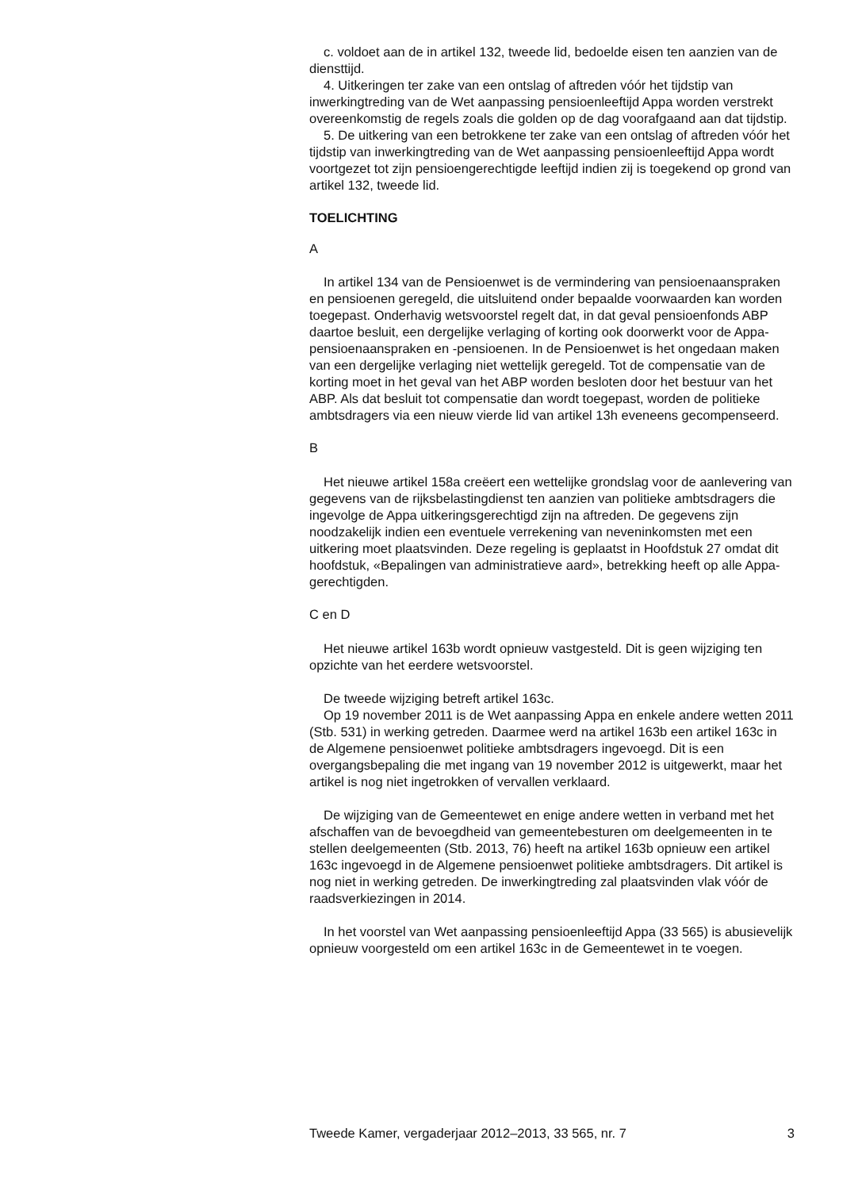c. voldoet aan de in artikel 132, tweede lid, bedoelde eisen ten aanzien van de diensttijd.
4. Uitkeringen ter zake van een ontslag of aftreden vóór het tijdstip van inwerkingtreding van de Wet aanpassing pensioenleeftijd Appa worden verstrekt overeenkomstig de regels zoals die golden op de dag voorafgaand aan dat tijdstip.
5. De uitkering van een betrokkene ter zake van een ontslag of aftreden vóór het tijdstip van inwerkingtreding van de Wet aanpassing pensioenleeftijd Appa wordt voortgezet tot zijn pensioengerechtigde leeftijd indien zij is toegekend op grond van artikel 132, tweede lid.
TOELICHTING
A
In artikel 134 van de Pensioenwet is de vermindering van pensioenaanspraken en pensioenen geregeld, die uitsluitend onder bepaalde voorwaarden kan worden toegepast. Onderhavig wetsvoorstel regelt dat, in dat geval pensioenfonds ABP daartoe besluit, een dergelijke verlaging of korting ook doorwerkt voor de Appa-pensioenaanspraken en -pensioenen. In de Pensioenwet is het ongedaan maken van een dergelijke verlaging niet wettelijk geregeld. Tot de compensatie van de korting moet in het geval van het ABP worden besloten door het bestuur van het ABP. Als dat besluit tot compensatie dan wordt toegepast, worden de politieke ambtsdragers via een nieuw vierde lid van artikel 13h eveneens gecompenseerd.
B
Het nieuwe artikel 158a creëert een wettelijke grondslag voor de aanlevering van gegevens van de rijksbelastingdienst ten aanzien van politieke ambtsdragers die ingevolge de Appa uitkeringsgerechtigd zijn na aftreden. De gegevens zijn noodzakelijk indien een eventuele verrekening van neveninkomsten met een uitkering moet plaatsvinden. Deze regeling is geplaatst in Hoofdstuk 27 omdat dit hoofdstuk, «Bepalingen van administratieve aard», betrekking heeft op alle Appa-gerechtigden.
C en D
Het nieuwe artikel 163b wordt opnieuw vastgesteld. Dit is geen wijziging ten opzichte van het eerdere wetsvoorstel.
De tweede wijziging betreft artikel 163c.
Op 19 november 2011 is de Wet aanpassing Appa en enkele andere wetten 2011 (Stb. 531) in werking getreden. Daarmee werd na artikel 163b een artikel 163c in de Algemene pensioenwet politieke ambtsdragers ingevoegd. Dit is een overgangsbepaling die met ingang van 19 november 2012 is uitgewerkt, maar het artikel is nog niet ingetrokken of vervallen verklaard.
De wijziging van de Gemeentewet en enige andere wetten in verband met het afschaffen van de bevoegdheid van gemeentebesturen om deelgemeenten in te stellen deelgemeenten (Stb. 2013, 76) heeft na artikel 163b opnieuw een artikel 163c ingevoegd in de Algemene pensioenwet politieke ambtsdragers. Dit artikel is nog niet in werking getreden. De inwerkingtreding zal plaatsvinden vlak vóór de raadsverkiezingen in 2014.
In het voorstel van Wet aanpassing pensioenleeftijd Appa (33 565) is abusievelijk opnieuw voorgesteld om een artikel 163c in de Gemeentewet in te voegen.
Tweede Kamer, vergaderjaar 2012–2013, 33 565, nr. 7 3